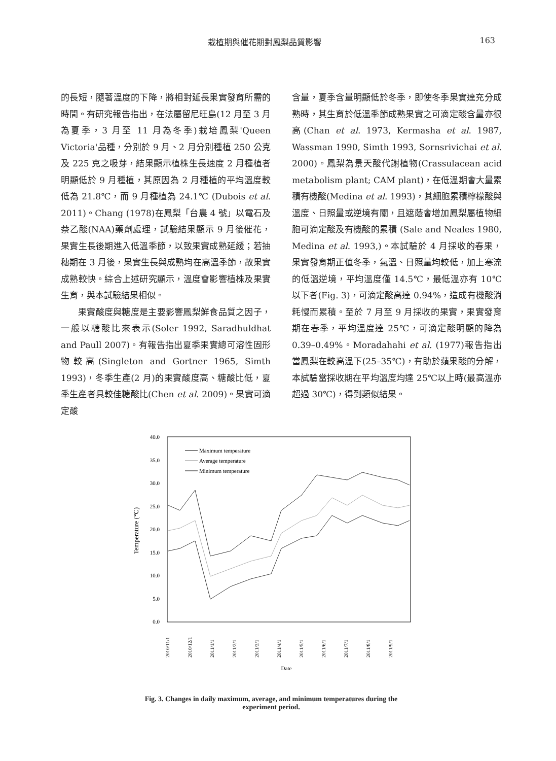栽植期與催花期對鳳梨品質影響 163
的長短，隨著溫度的下降，將相對延長果實發育所需的時間。有研究報告指出，在法屬留尼旺島(12 月至 3 月為夏季，3 月至 11 月為冬季)栽培鳳梨'Queen Victoria'品種，分別於 9 月、2 月分別種植 250 公克及 225 克之吸芽，結果顯示植株生長速度 2 月種植者明顯低於 9 月種植，其原因為 2 月種植的平均溫度較低為 21.8℃，而 9 月種植為 24.1℃ (Dubois et al. 2011)。Chang (1978)在鳳梨「台農 4 號」以電石及萘乙酸(NAA)藥劑處理，試驗結果顯示 9 月後催花，果實生長後期進入低溫季節，以致果實成熟延緩；若抽穗期在 3 月後，果實生長與成熟均在高溫季節，故果實成熟較快。綜合上述研究顯示，溫度會影響植株及果實生育，與本試驗結果相似。
果實酸度與糖度是主要影響鳳梨鮮食品質之因子，一般以糖酸比來表示(Soler 1992, Saradhuldhat and Paull 2007)。有報告指出夏季果實總可溶性固形物較高(Singleton and Gortner 1965, Simth 1993)，冬季生產(2 月)的果實酸度高、糖酸比低，夏季生產者具較佳糖酸比(Chen et al. 2009)。果實可滴定酸
含量，夏季含量明顯低於冬季，即使冬季果實達充分成熟時，其生育於低溫季節成熟果實之可滴定酸含量亦很高(Chan et al. 1973, Kermasha et al. 1987, Wassman 1990, Simth 1993, Sornsrivichai et al. 2000)。鳳梨為景天酸代謝植物(Crassulacean acid metabolism plant; CAM plant)，在低溫期會大量累積有機酸(Medina et al. 1993)，其細胞累積檸檬酸與溫度、日照量或逆境有關，且遮蔭會增加鳳梨屬植物細胞可滴定酸及有機酸的累積 (Sale and Neales 1980, Medina et al. 1993,)。本試驗於 4 月採收的春果，果實發育期正值冬季，氣溫、日照量均較低，加上寒流的低溫逆境，平均溫度僅 14.5℃，最低溫亦有 10℃以下者(Fig. 3)，可滴定酸高達 0.94%，造成有機酸消耗慢而累積。至於 7 月至 9 月採收的果實，果實發育期在春季，平均溫度達 25℃，可滴定酸明顯的降為 0.39–0.49%。Moradahahi et al. (1977)報告指出當鳳梨在較高溫下(25–35℃)，有助於蘋果酸的分解，本試驗當採收期在平均溫度均達 25℃以上時(最高溫亦超過 30℃)，得到類似結果。
40.0
35.0
30.0
25.0
20.0
15.0
10.0
5.0
0.0
Temperature (℃)
2010/11/1
2010/12/1
2011/1/1
2011/2/1
2011/3/1
2011/4/1
2011/5/1
2011/6/1
2011/7/1
2011/8/1
2011/9/1
Date
Maximum temperature
Average temperature
Minimum temperature
Fig. 3. Changes in daily maximum, average, and minimum temperatures during the experiment period.